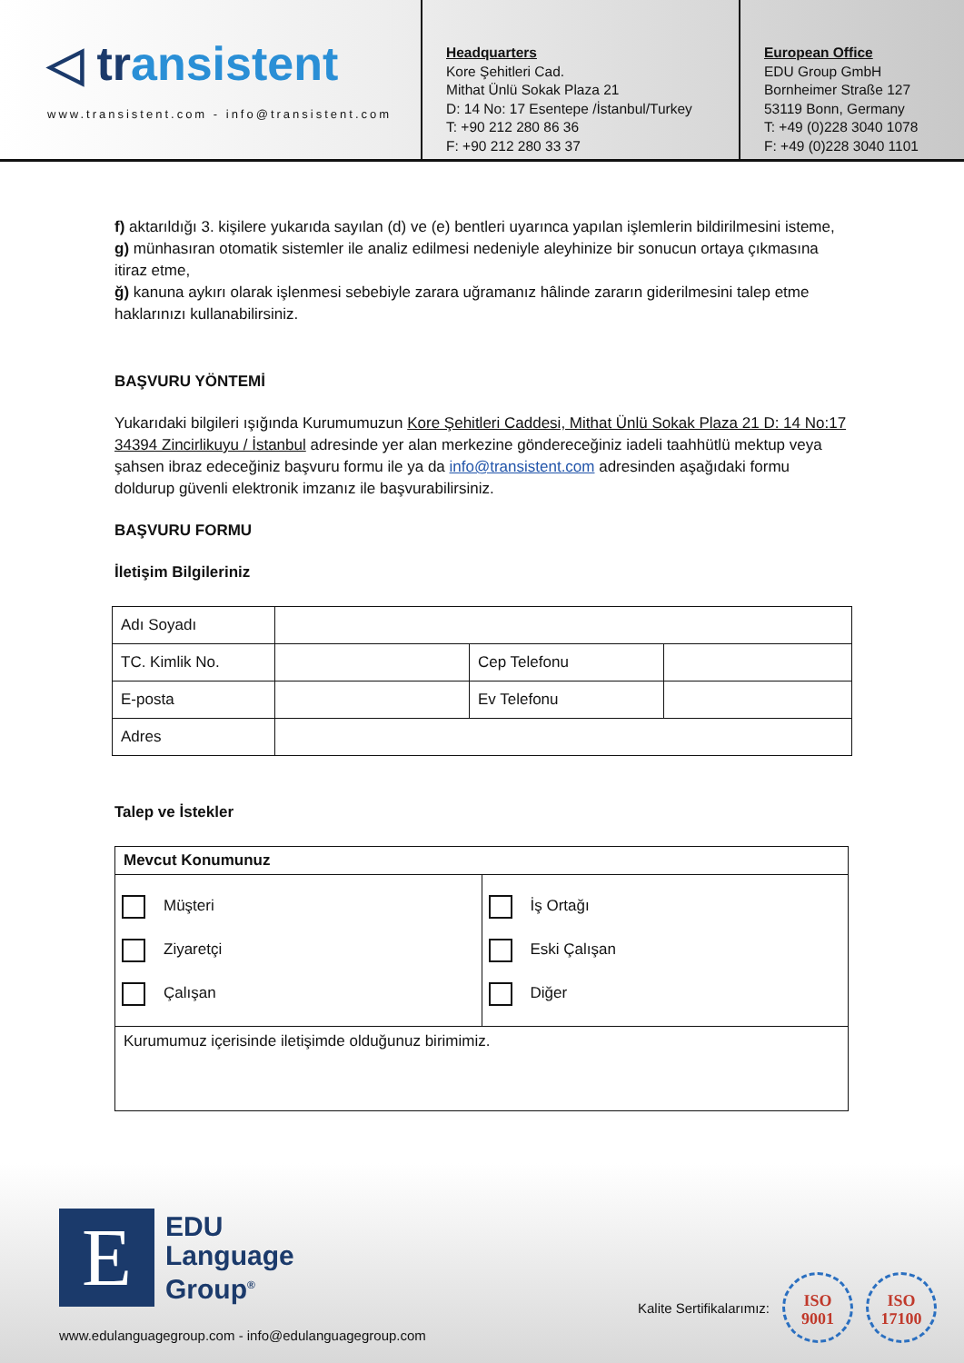◁ transistent
www.transistent.com - info@transistent.com
Headquarters
Kore Şehitleri Cad.
Mithat Ünlü Sokak Plaza 21
D: 14 No: 17 Esentepe /İstanbul/Turkey
T: +90 212 280 86 36
F: +90 212 280 33 37
European Office
EDU Group GmbH
Bornheimer Straße 127
53119 Bonn, Germany
T: +49 (0)228 3040 1078
F: +49 (0)228 3040 1101
f) aktarıldığı 3. kişilere yukarıda sayılan (d) ve (e) bentleri uyarınca yapılan işlemlerin bildirilmesini isteme,
g) münhasıran otomatik sistemler ile analiz edilmesi nedeniyle aleyhinize bir sonucun ortaya çıkmasına itiraz etme,
ğ) kanuna aykırı olarak işlenmesi sebebiyle zarara uğramanız hâlinde zararın giderilmesini talep etme haklarınızı kullanabilirsiniz.
BAŞVURU YÖNTEMİ
Yukarıdaki bilgileri ışığında Kurumumuzun Kore Şehitleri Caddesi, Mithat Ünlü Sokak Plaza 21 D: 14 No:17 34394 Zincirlikuyu / İstanbul adresinde yer alan merkezine göndereceğiniz iadeli taahhütlü mektup veya şahsen ibraz edeceğiniz başvuru formu ile ya da info@transistent.com adresinden aşağıdaki formu doldurup güvenli elektronik imzanız ile başvurabilirsiniz.
BAŞVURU FORMU
İletişim Bilgileriniz
| Adı Soyadı | | | |
| TC. Kimlik No. | | Cep Telefonu | |
| E-posta | | Ev Telefonu | |
| Adres | | | |
Talep ve İstekler
| Mevcut Konumunuz | |
| Müşteri Ziyaretçi Çalışan | İş Ortağı Eski Çalışan Diğer |
| Kurumumuz içerisinde iletişimde olduğunuz birimimiz. | |
E
EDU
Language
Group<sup>®</sup>
www.edulanguagegroup.com - info@edulanguagegroup.com
Kalite Sertifikalarımız:
ISO
9001
ISO
17100